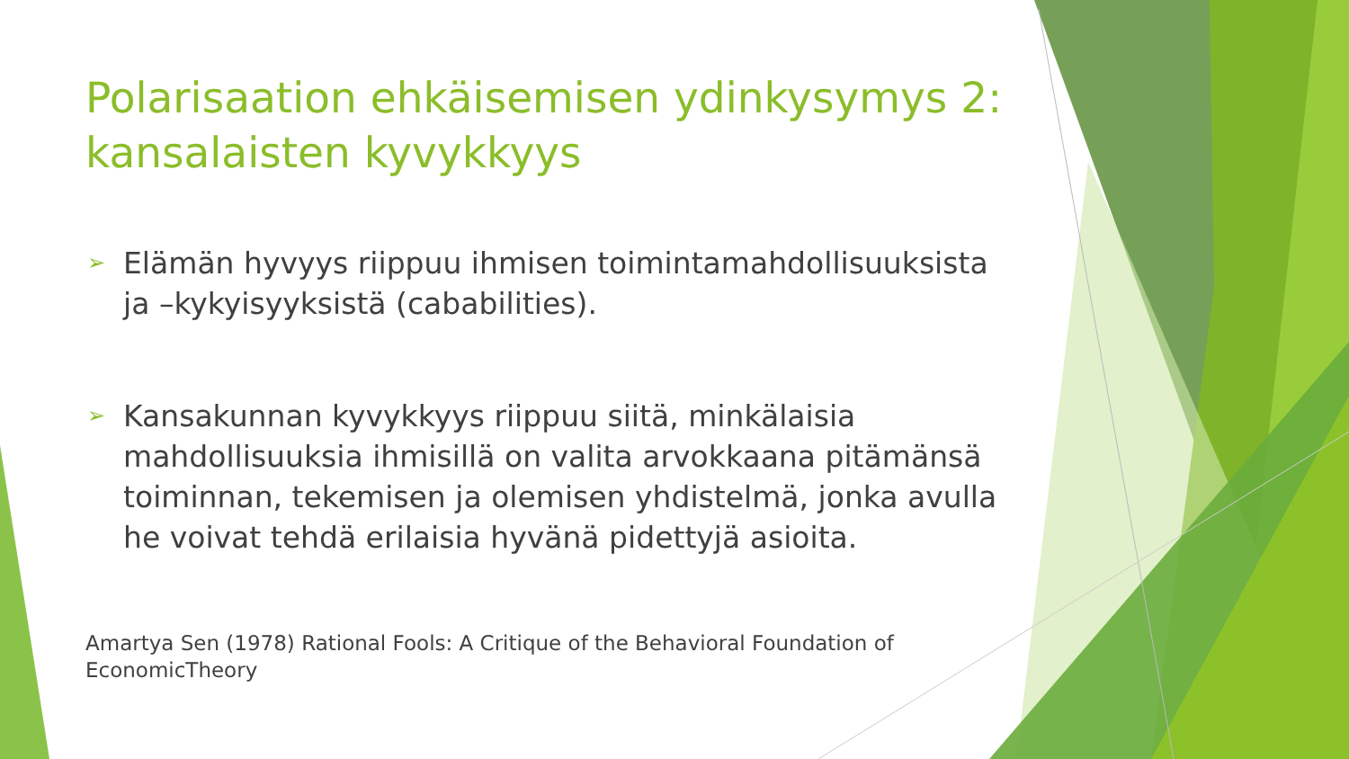Polarisaation ehkäisemisen ydinkysymys 2: kansalaisten kyvykkyys
➢ Elämän hyvyys riippuu ihmisen toimintamahdollisuuksista ja –kykyisyyksistä (cababilities).
➢ Kansakunnan kyvykkyys riippuu siitä, minkälaisia mahdollisuuksia ihmisillä on valita arvokkaana pitämänsä toiminnan, tekemisen ja olemisen yhdistelmä, jonka avulla he voivat tehdä erilaisia hyvänä pidettyjä asioita.
Amartya Sen (1978) Rational Fools: A Critique of the Behavioral Foundation of EconomicTheory